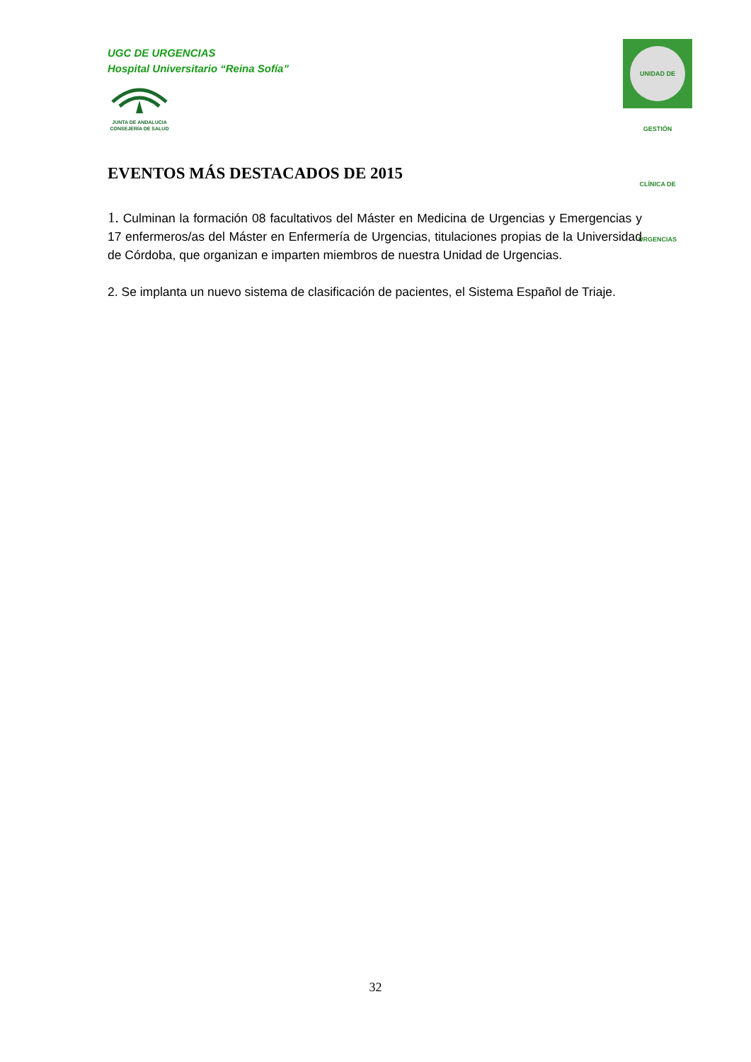UGC DE URGENCIAS
Hospital Universitario “Reina Sofía”
JUNTA DE ANDALUCIA
CONSEJERÍA DE SALUD
UNIDAD DE GESTIÓN CLÍNICA DE URGENCIAS
EVENTOS MÁS DESTACADOS DE 2015
1. Culminan la formación 08 facultativos del Máster en Medicina de Urgencias y Emergencias y 17 enfermeros/as del Máster en Enfermería de Urgencias, titulaciones propias de la Universidad de Córdoba, que organizan e imparten miembros de nuestra Unidad de Urgencias.
2. Se implanta un nuevo sistema de clasificación de pacientes, el Sistema Español de Triaje.
32